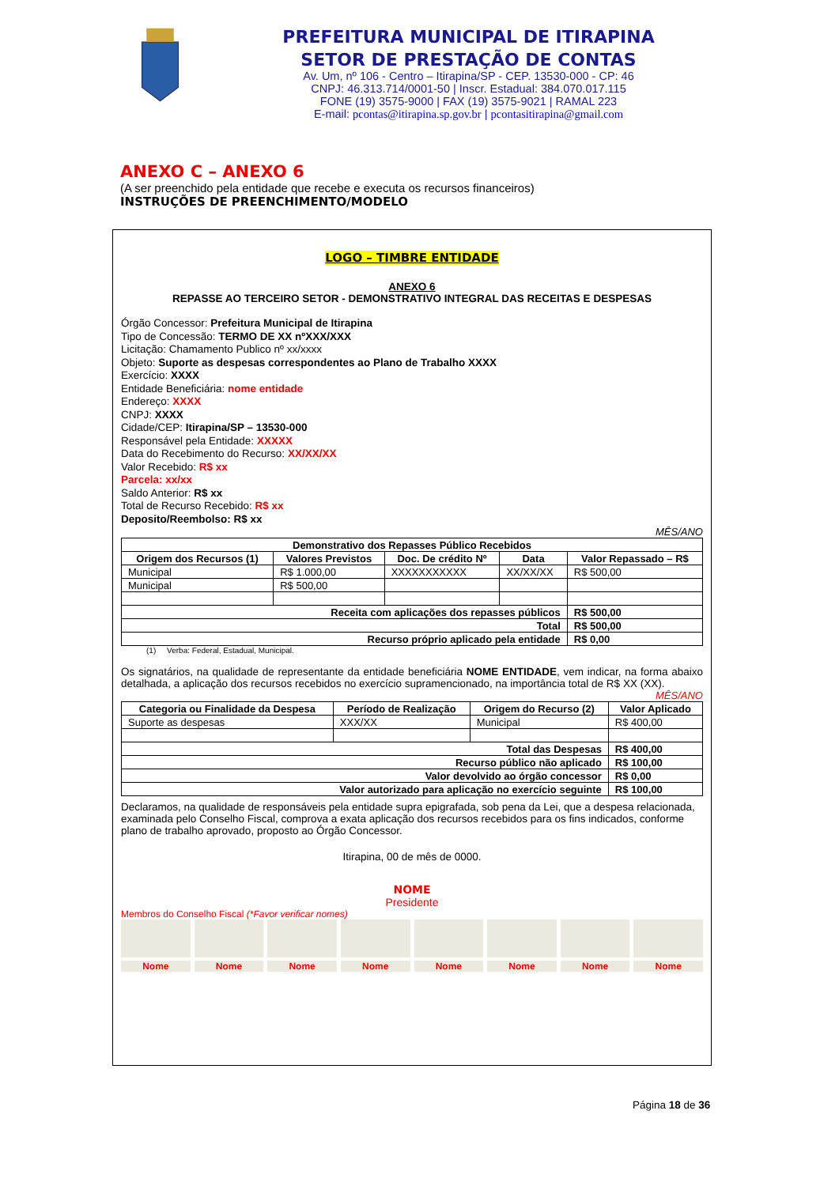PREFEITURA MUNICIPAL DE ITIRAPINA
SETOR DE PRESTAÇÃO DE CONTAS
Av. Um, nº 106 - Centro – Itirapina/SP - CEP. 13530-000 - CP: 46
CNPJ: 46.313.714/0001-50 | Inscr. Estadual: 384.070.017.115
FONE (19) 3575-9000 | FAX (19) 3575-9021 | RAMAL 223
E-mail: pcontas@itirapina.sp.gov.br | pcontasitirapina@gmail.com
ANEXO C – ANEXO 6
(A ser preenchido pela entidade que recebe e executa os recursos financeiros)
INSTRUÇÕES DE PREENCHIMENTO/MODELO
LOGO – TIMBRE ENTIDADE
ANEXO 6
REPASSE AO TERCEIRO SETOR - DEMONSTRATIVO INTEGRAL DAS RECEITAS E DESPESAS
Órgão Concessor: Prefeitura Municipal de Itirapina
Tipo de Concessão: TERMO DE XX nºXXX/XXX
Licitação: Chamamento Publico nº xx/xxxx
Objeto: Suporte as despesas correspondentes ao Plano de Trabalho XXXX
Exercício: XXXX
Entidade Beneficiária: nome entidade
Endereço: XXXX
CNPJ: XXXX
Cidade/CEP: Itirapina/SP – 13530-000
Responsável pela Entidade: XXXXX
Data do Recebimento do Recurso: XX/XX/XX
Valor Recebido: R$ xx
Parcela: xx/xx
Saldo Anterior: R$ xx
Total de Recurso Recebido: R$ xx
Deposito/Reembolso: R$ xx
MÊS/ANO
| Demonstrativo dos Repasses Público Recebidos | | | | |
| --- | --- | --- | --- | --- |
| Origem dos Recursos (1) | Valores Previstos | Doc. De crédito Nº | Data | Valor Repassado – R$ |
| Municipal | R$ 1.000,00 | XXXXXXXXXXX | XX/XX/XX | R$ 500,00 |
| Municipal | R$ 500,00 | | | |
| Receita com aplicações dos repasses públicos | | | | R$ 500,00 |
| Total | | | | R$ 500,00 |
| Recurso próprio aplicado pela entidade | | | | R$ 0,00 |
(1) Verba: Federal, Estadual, Municipal.
Os signatários, na qualidade de representante da entidade beneficiária NOME ENTIDADE, vem indicar, na forma abaixo detalhada, a aplicação dos recursos recebidos no exercício supramencionado, na importância total de R$ XX (XX).
MÊS/ANO
| Categoria ou Finalidade da Despesa | Período de Realização | Origem do Recurso (2) | Valor Aplicado |
| --- | --- | --- | --- |
| Suporte as despesas | XXX/XX | Municipal | R$ 400,00 |
| Total das Despesas | | | R$ 400,00 |
| Recurso público não aplicado | | | R$ 100,00 |
| Valor devolvido ao órgão concessor | | | R$ 0,00 |
| Valor autorizado para aplicação no exercício seguinte | | | R$ 100,00 |
Declaramos, na qualidade de responsáveis pela entidade supra epigrafada, sob pena da Lei, que a despesa relacionada, examinada pelo Conselho Fiscal, comprova a exata aplicação dos recursos recebidos para os fins indicados, conforme plano de trabalho aprovado, proposto ao Órgão Concessor.
Itirapina, 00 de mês de 0000.
NOME
Presidente
Membros do Conselho Fiscal (*Favor verificar nomes)
Nome Nome Nome Nome Nome Nome Nome Nome
Página 18 de 36